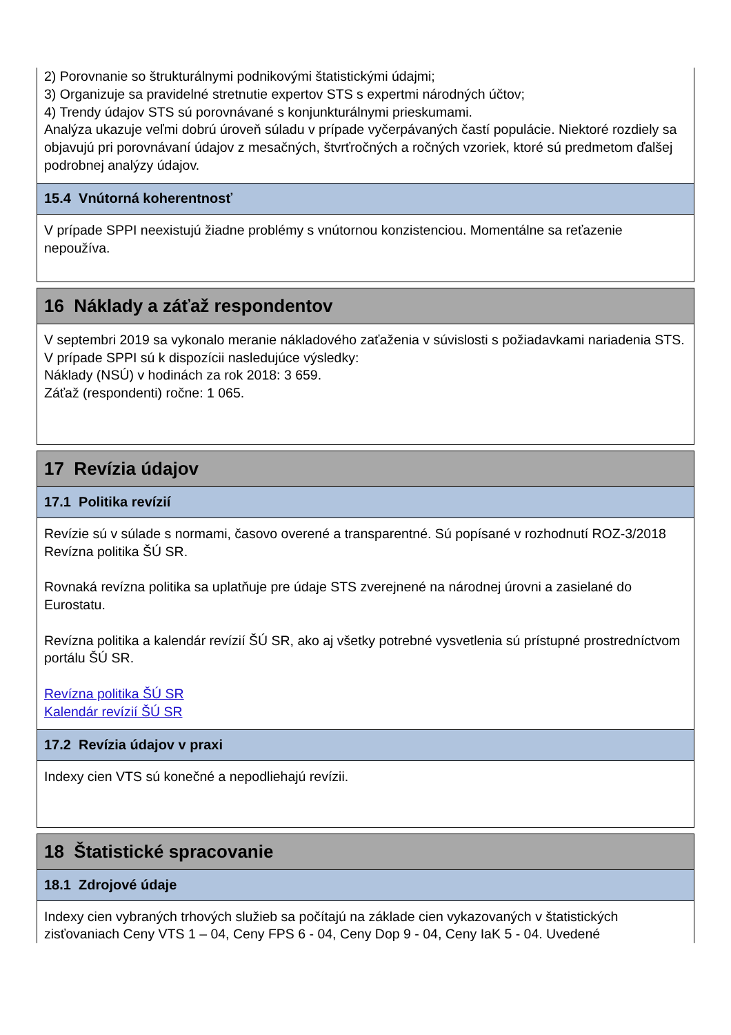2) Porovnanie so štrukturálnymi podnikovými štatistickými údajmi;
3) Organizuje sa pravidelné stretnutie expertov STS s expertmi národných účtov;
4) Trendy údajov STS sú porovnávané s konjunkturálnymi prieskumami.
Analýza ukazuje veľmi dobrú úroveň súladu v prípade vyčerpávaných častí populácie. Niektoré rozdiely sa objavujú pri porovnávaní údajov z mesačných, štvrťročných a ročných vzoriek, ktoré sú predmetom ďalšej podrobnej analýzy údajov.
15.4 Vnútorná koherentnosť
V prípade SPPI neexistujú žiadne problémy s vnútornou konzistenciou. Momentálne sa reťazenie nepoužíva.
16 Náklady a záťaž respondentov
V septembri 2019 sa vykonalo meranie nákladového zaťaženia v súvislosti s požiadavkami nariadenia STS.
V prípade SPPI sú k dispozícii nasledujúce výsledky:
Náklady (NSÚ) v hodinách za rok 2018: 3 659.
Záťaž (respondenti) ročne: 1 065.
17 Revízia údajov
17.1 Politika revízií
Revízie sú v súlade s normami, časovo overené a transparentné. Sú popísané v rozhodnutí ROZ-3/2018 Revízna politika ŠÚ SR.
Rovnaká revízna politika sa uplatňuje pre údaje STS zverejnené na národnej úrovni a zasielané do Eurostatu.
Revízna politika a kalendár revízií ŠÚ SR, ako aj všetky potrebné vysvetlenia sú prístupné prostredníctvom portálu ŠÚ SR.
Revízna politika ŠÚ SR
Kalendár revízií ŠÚ SR
17.2 Revízia údajov v praxi
Indexy cien VTS sú konečné a nepodliehajú revízii.
18 Štatistické spracovanie
18.1 Zdrojové údaje
Indexy cien vybraných trhových služieb sa počítajú na základe cien vykazovaných v štatistických zisťovaniach Ceny VTS 1 – 04, Ceny FPS 6 - 04, Ceny Dop 9 - 04, Ceny IaK 5 - 04. Uvedené